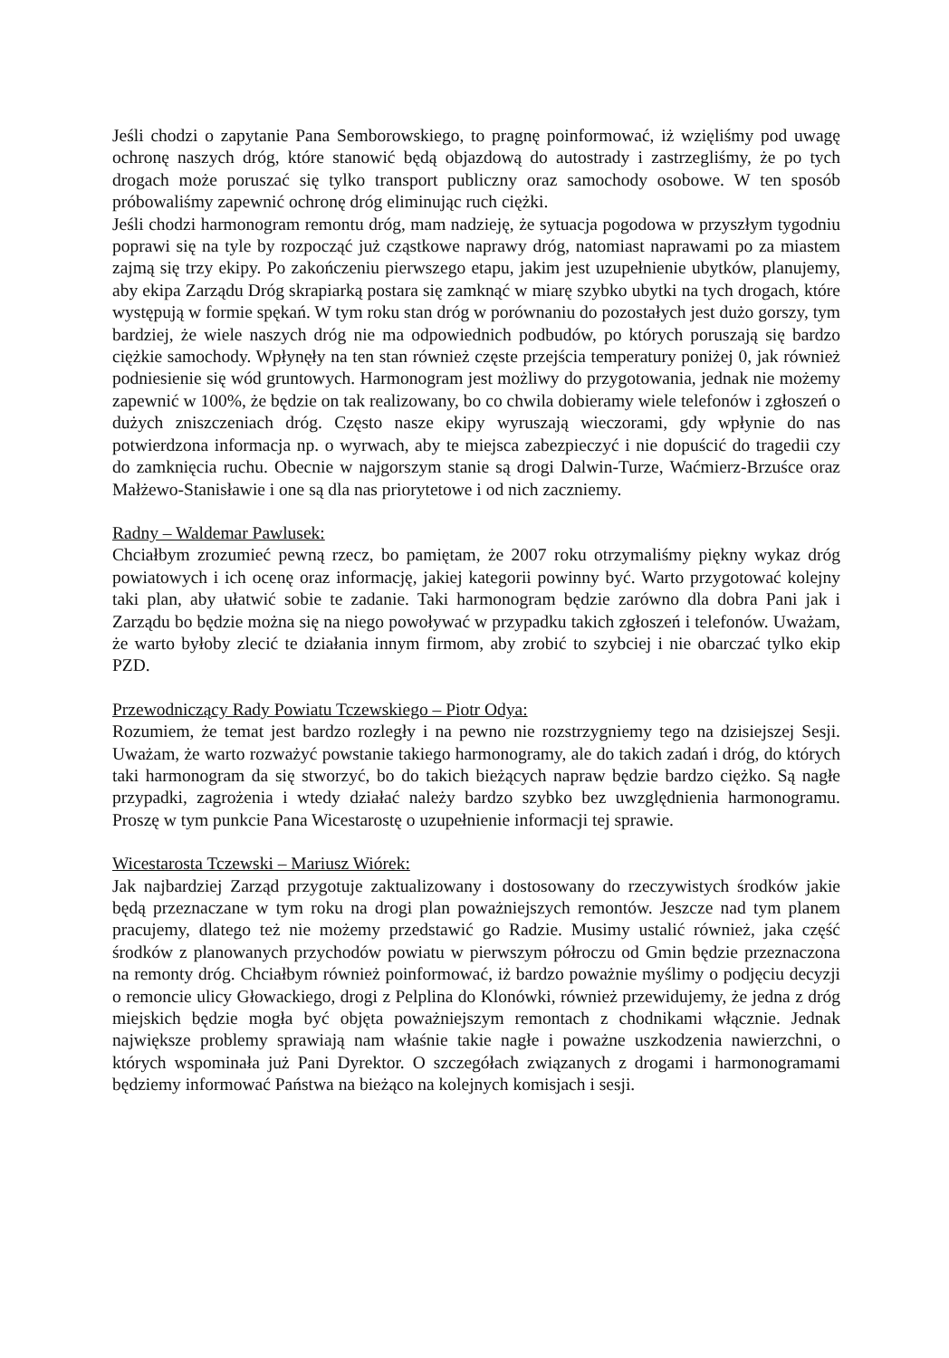Jeśli chodzi o zapytanie Pana Semborowskiego, to pragnę poinformować, iż wzięliśmy pod uwagę ochronę naszych dróg, które stanowić będą objazdową do autostrady i zastrzegliśmy, że po tych drogach może poruszać się tylko transport publiczny oraz samochody osobowe. W ten sposób próbowaliśmy zapewnić ochronę dróg eliminując ruch ciężki.
Jeśli chodzi harmonogram remontu dróg, mam nadzieję, że sytuacja pogodowa w przyszłym tygodniu poprawi się na tyle by rozpocząć już cząstkowe naprawy dróg, natomiast naprawami po za miastem zajmą się trzy ekipy. Po zakończeniu pierwszego etapu, jakim jest uzupełnienie ubytków, planujemy, aby ekipa Zarządu Dróg skrapiarką postara się zamknąć w miarę szybko ubytki na tych drogach, które występują w formie spękań. W tym roku stan dróg w porównaniu do pozostałych jest dużo gorszy, tym bardziej, że wiele naszych dróg nie ma odpowiednich podbudów, po których poruszają się bardzo ciężkie samochody. Wpłynęły na ten stan również częste przejścia temperatury poniżej 0, jak również podniesienie się wód gruntowych. Harmonogram jest możliwy do przygotowania, jednak nie możemy zapewnić w 100%, że będzie on tak realizowany, bo co chwila dobieramy wiele telefonów i zgłoszeń o dużych zniszczeniach dróg. Często nasze ekipy wyruszają wieczorami, gdy wpłynie do nas potwierdzona informacja np. o wyrwach, aby te miejsca zabezpieczyć i nie dopuścić do tragedii czy do zamknięcia ruchu. Obecnie w najgorszym stanie są drogi Dalwin-Turze, Waćmierz-Brzuśce oraz Małżewo-Stanisławie i one są dla nas priorytetowe i od nich zaczniemy.
Radny – Waldemar Pawlusek:
Chciałbym zrozumieć pewną rzecz, bo pamiętam, że 2007 roku otrzymaliśmy piękny wykaz dróg powiatowych i ich ocenę oraz informację, jakiej kategorii powinny być. Warto przygotować kolejny taki plan, aby ułatwić sobie te zadanie. Taki harmonogram będzie zarówno dla dobra Pani jak i Zarządu bo będzie można się na niego powoływać w przypadku takich zgłoszeń i telefonów. Uważam, że warto byłoby zlecić te działania innym firmom, aby zrobić to szybciej i nie obarczać tylko ekip PZD.
Przewodniczący Rady Powiatu Tczewskiego – Piotr Odya:
Rozumiem, że temat jest bardzo rozległy i na pewno nie rozstrzygniemy tego na dzisiejszej Sesji. Uważam, że warto rozważyć powstanie takiego harmonogramy, ale do takich zadań i dróg, do których taki harmonogram da się stworzyć, bo do takich bieżących napraw będzie bardzo ciężko. Są nagłe przypadki, zagrożenia i wtedy działać należy bardzo szybko bez uwzględnienia harmonogramu. Proszę w tym punkcie Pana Wicestarostę o uzupełnienie informacji tej sprawie.
Wicestarosta Tczewski – Mariusz Wiórek:
Jak najbardziej Zarząd przygotuje zaktualizowany i dostosowany do rzeczywistych środków jakie będą przeznaczane w tym roku na drogi plan poważniejszych remontów. Jeszcze nad tym planem pracujemy, dlatego też nie możemy przedstawić go Radzie. Musimy ustalić również, jaka część środków z planowanych przychodów powiatu w pierwszym półroczu od Gmin będzie przeznaczona na remonty dróg. Chciałbym również poinformować, iż bardzo poważnie myślimy o podjęciu decyzji o remoncie ulicy Głowackiego, drogi z Pelplina do Klonówki, również przewidujemy, że jedna z dróg miejskich będzie mogła być objęta poważniejszym remontach z chodnikami włącznie. Jednak największe problemy sprawiają nam właśnie takie nagłe i poważne uszkodzenia nawierzchni, o których wspominała już Pani Dyrektor. O szczegółach związanych z drogami i harmonogramami będziemy informować Państwa na bieżąco na kolejnych komisjach i sesji.